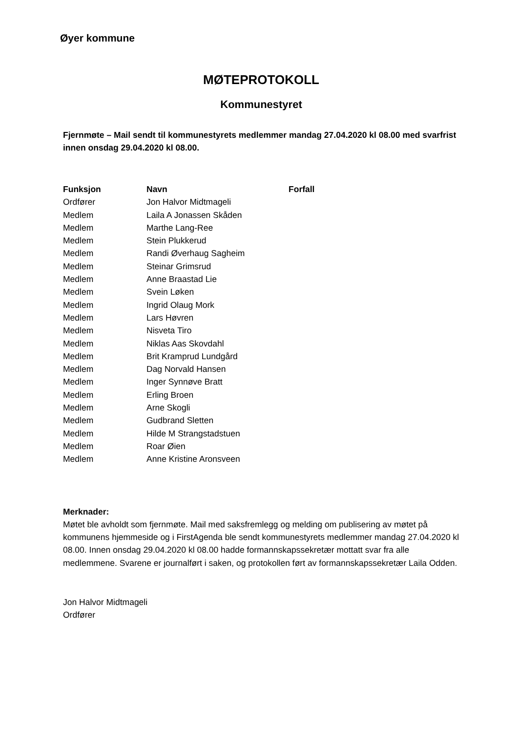Øyer kommune
MØTEPROTOKOLL
Kommunestyret
Fjernmøte – Mail sendt til kommunestyrets medlemmer mandag 27.04.2020 kl 08.00 med svarfrist innen onsdag 29.04.2020 kl 08.00.
| Funksjon | Navn | Forfall |
| --- | --- | --- |
| Ordfører | Jon Halvor Midtmageli | |
| Medlem | Laila A Jonassen Skåden | |
| Medlem | Marthe Lang-Ree | |
| Medlem | Stein Plukkerud | |
| Medlem | Randi Øverhaug Sagheim | |
| Medlem | Steinar Grimsrud | |
| Medlem | Anne Braastad Lie | |
| Medlem | Svein Løken | |
| Medlem | Ingrid Olaug Mork | |
| Medlem | Lars Høvren | |
| Medlem | Nisveta Tiro | |
| Medlem | Niklas Aas Skovdahl | |
| Medlem | Brit Kramprud Lundgård | |
| Medlem | Dag Norvald Hansen | |
| Medlem | Inger Synnøve Bratt | |
| Medlem | Erling Broen | |
| Medlem | Arne Skogli | |
| Medlem | Gudbrand Sletten | |
| Medlem | Hilde M Strangstadstuen | |
| Medlem | Roar Øien | |
| Medlem | Anne Kristine Aronsveen | |
Merknader:
Møtet ble avholdt som fjernmøte. Mail med saksfremlegg og melding om publisering av møtet på kommunens hjemmeside og i FirstAgenda ble sendt kommunestyrets medlemmer mandag 27.04.2020 kl 08.00. Innen onsdag 29.04.2020 kl 08.00 hadde formannskapssekretær mottatt svar fra alle medlemmene. Svarene er journalført i saken, og protokollen ført av formannskapssekretær Laila Odden.
Jon Halvor Midtmageli
Ordfører